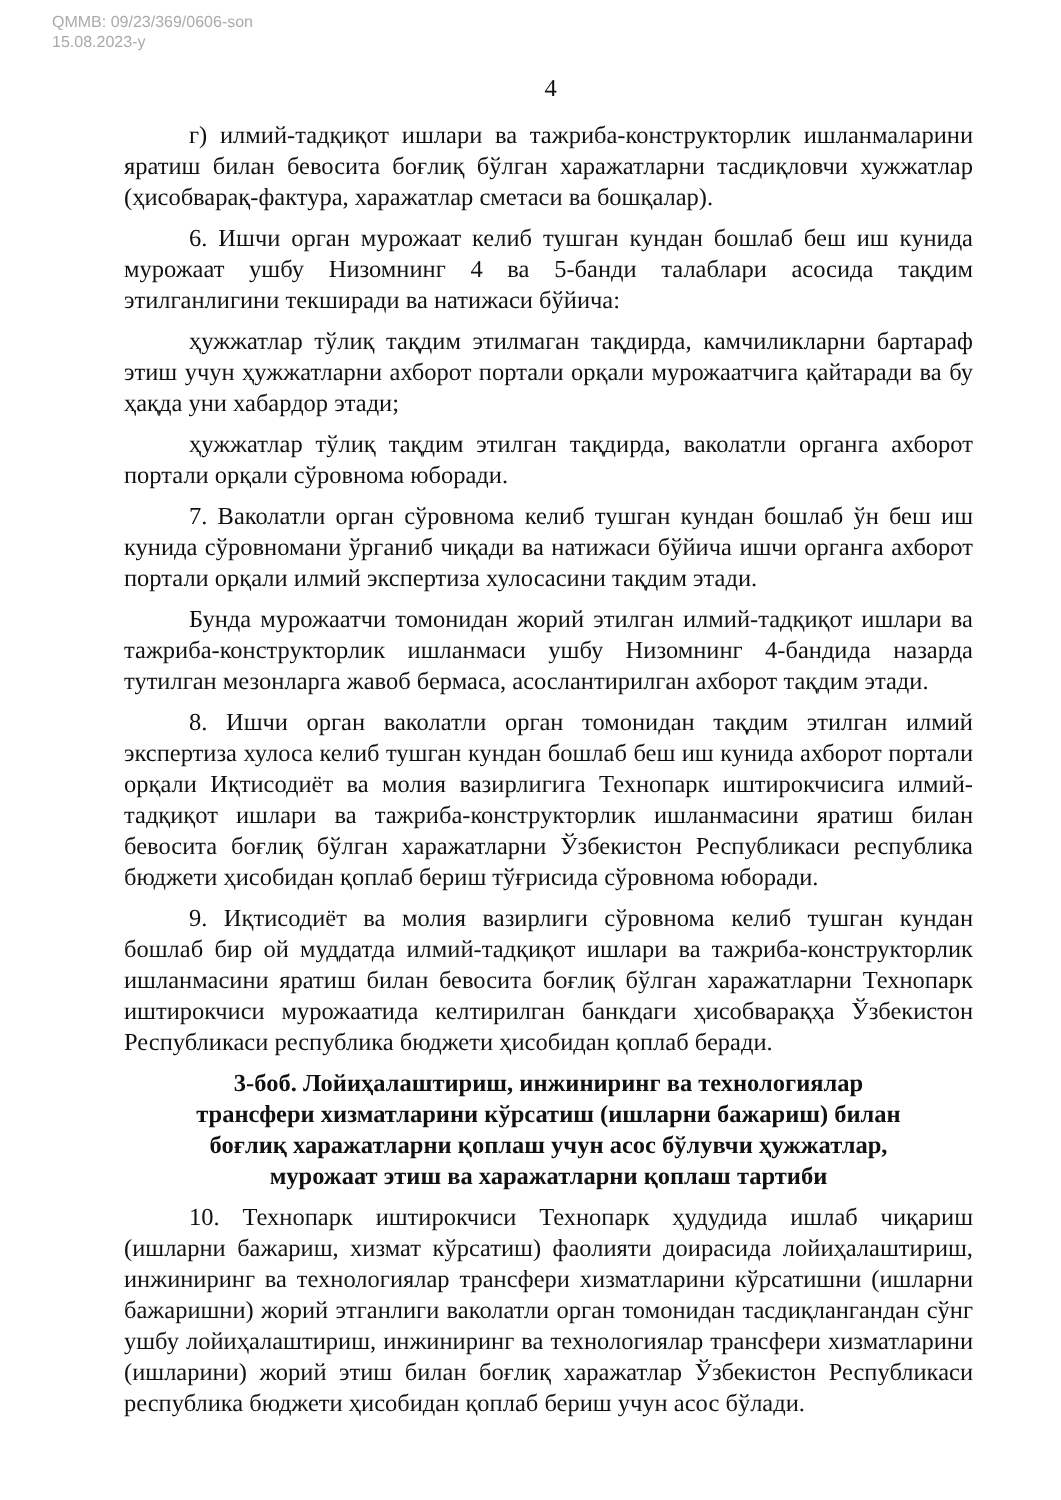QMMB: 09/23/369/0606-son
15.08.2023-y
4
г) илмий-тадқиқот ишлари ва тажриба-конструкторлик ишланмаларини яратиш билан бевосита боғлиқ бўлган харажатларни тасдиқловчи хужжатлар (ҳисобварақ-фактура, харажатлар сметаси ва бошқалар).
6. Ишчи орган мурожаат келиб тушган кундан бошлаб беш иш кунида мурожаат ушбу Низомнинг 4 ва 5-банди талаблари асосида тақдим этилганлигини текширади ва натижаси бўйича:
ҳужжатлар тўлиқ тақдим этилмаган тақдирда, камчиликларни бартараф этиш учун ҳужжатларни ахборот портали орқали мурожаатчига қайтаради ва бу ҳақда уни хабардор этади;
ҳужжатлар тўлиқ тақдим этилган тақдирда, ваколатли органга ахборот портали орқали сўровнома юборади.
7. Ваколатли орган сўровнома келиб тушган кундан бошлаб ўн беш иш кунида сўровномани ўрганиб чиқади ва натижаси бўйича ишчи органга ахборот портали орқали илмий экспертиза хулосасини тақдим этади.
Бунда мурожаатчи томонидан жорий этилган илмий-тадқиқот ишлари ва тажриба-конструкторлик ишланмаси ушбу Низомнинг 4-бандида назарда тутилган мезонларга жавоб бермаса, асослантирилган ахборот тақдим этади.
8. Ишчи орган ваколатли орган томонидан тақдим этилган илмий экспертиза хулоса келиб тушган кундан бошлаб беш иш кунида ахборот портали орқали Иқтисодиёт ва молия вазирлигига Технопарк иштирокчисига илмий-тадқиқот ишлари ва тажриба-конструкторлик ишланмасини яратиш билан бевосита боғлиқ бўлган харажатларни Ўзбекистон Республикаси республика бюджети ҳисобидан қоплаб бериш тўғрисида сўровнома юборади.
9. Иқтисодиёт ва молия вазирлиги сўровнома келиб тушган кундан бошлаб бир ой муддатда илмий-тадқиқот ишлари ва тажриба-конструкторлик ишланмасини яратиш билан бевосита боғлиқ бўлган харажатларни Технопарк иштирокчиси мурожаатида келтирилган банкдаги ҳисобварақҳа Ўзбекистон Республикаси республика бюджети ҳисобидан қоплаб беради.
3-боб. Лойиҳалаштириш, инжиниринг ва технологиялар
трансфери хизматларини кўрсатиш (ишларни бажариш) билан
боғлиқ харажатларни қоплаш учун асос бўлувчи ҳужжатлар,
мурожаат этиш ва харажатларни қоплаш тартиби
10. Технопарк иштирокчиси Технопарк ҳудудида ишлаб чиқариш (ишларни бажариш, хизмат кўрсатиш) фаолияти доирасида лойиҳалаштириш, инжиниринг ва технологиялар трансфери хизматларини кўрсатишни (ишларни бажаришни) жорий этганлиги ваколатли орган томонидан тасдиқлангандан сўнг ушбу лойиҳалаштириш, инжиниринг ва технологиялар трансфери хизматларини (ишларини) жорий этиш билан боғлиқ харажатлар Ўзбекистон Республикаси республика бюджети ҳисобидан қоплаб бериш учун асос бўлади.